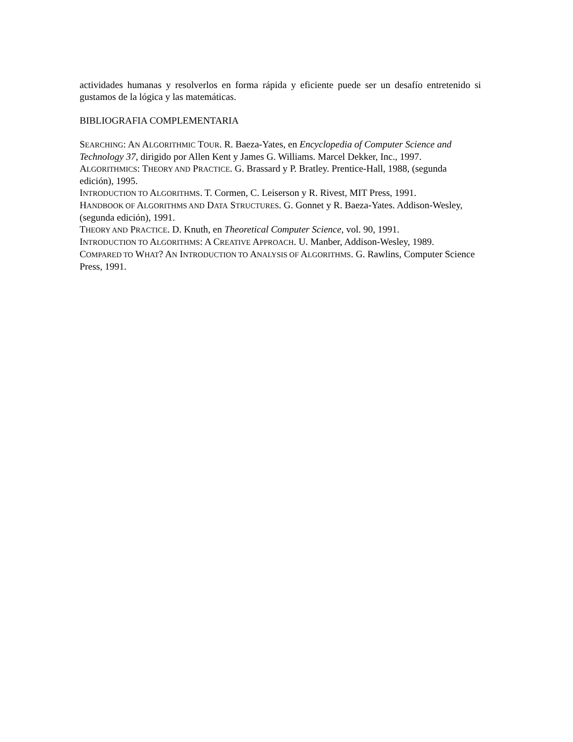actividades humanas y resolverlos en forma rápida y eficiente puede ser un desafío entretenido si gustamos de la lógica y las matemáticas.
BIBLIOGRAFIA COMPLEMENTARIA
SEARCHING: AN ALGORITHMIC TOUR. R. Baeza-Yates, en Encyclopedia of Computer Science and Technology 37, dirigido por Allen Kent y James G. Williams. Marcel Dekker, Inc., 1997.
ALGORITHMICS: THEORY AND PRACTICE. G. Brassard y P. Bratley. Prentice-Hall, 1988, (segunda edición), 1995.
INTRODUCTION TO ALGORITHMS. T. Cormen, C. Leiserson y R. Rivest, MIT Press, 1991.
HANDBOOK OF ALGORITHMS AND DATA STRUCTURES. G. Gonnet y R. Baeza-Yates. Addison-Wesley, (segunda edición), 1991.
THEORY AND PRACTICE. D. Knuth, en Theoretical Computer Science, vol. 90, 1991.
INTRODUCTION TO ALGORITHMS: A CREATIVE APPROACH. U. Manber, Addison-Wesley, 1989.
COMPARED TO WHAT? AN INTRODUCTION TO ANALYSIS OF ALGORITHMS. G. Rawlins, Computer Science Press, 1991.